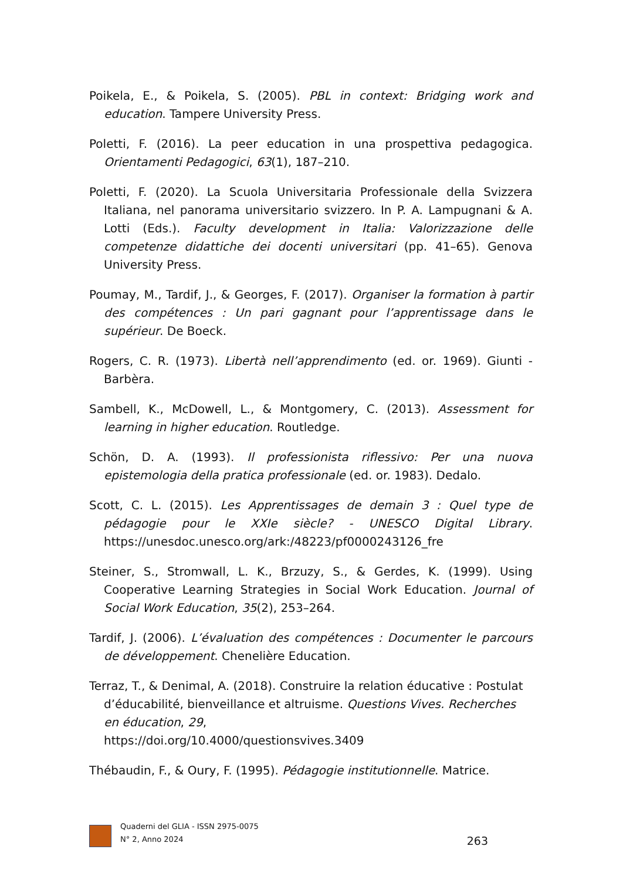Poikela, E., & Poikela, S. (2005). PBL in context: Bridging work and education. Tampere University Press.
Poletti, F. (2016). La peer education in una prospettiva pedagogica. Orientamenti Pedagogici, 63(1), 187–210.
Poletti, F. (2020). La Scuola Universitaria Professionale della Svizzera Italiana, nel panorama universitario svizzero. In P. A. Lampugnani & A. Lotti (Eds.). Faculty development in Italia: Valorizzazione delle competenze didattiche dei docenti universitari (pp. 41–65). Genova University Press.
Poumay, M., Tardif, J., & Georges, F. (2017). Organiser la formation à partir des compétences : Un pari gagnant pour l’apprentissage dans le supérieur. De Boeck.
Rogers, C. R. (1973). Libertà nell’apprendimento (ed. or. 1969). Giunti - Barbèra.
Sambell, K., McDowell, L., & Montgomery, C. (2013). Assessment for learning in higher education. Routledge.
Schön, D. A. (1993). Il professionista riflessivo: Per una nuova epistemologia della pratica professionale (ed. or. 1983). Dedalo.
Scott, C. L. (2015). Les Apprentissages de demain 3 : Quel type de pédagogie pour le XXIe siècle? - UNESCO Digital Library. https://unesdoc.unesco.org/ark:/48223/pf0000243126_fre
Steiner, S., Stromwall, L. K., Brzuzy, S., & Gerdes, K. (1999). Using Cooperative Learning Strategies in Social Work Education. Journal of Social Work Education, 35(2), 253–264.
Tardif, J. (2006). L’évaluation des compétences : Documenter le parcours de développement. Chenelière Education.
Terraz, T., & Denimal, A. (2018). Construire la relation éducative : Postulat d’éducabilité, bienveillance et altruisme. Questions Vives. Recherches en éducation, 29,
https://doi.org/10.4000/questionsvives.3409
Thébaudin, F., & Oury, F. (1995). Pédagogie institutionnelle. Matrice.
Quaderni del GLIA - ISSN 2975-0075
N° 2, Anno 2024
263